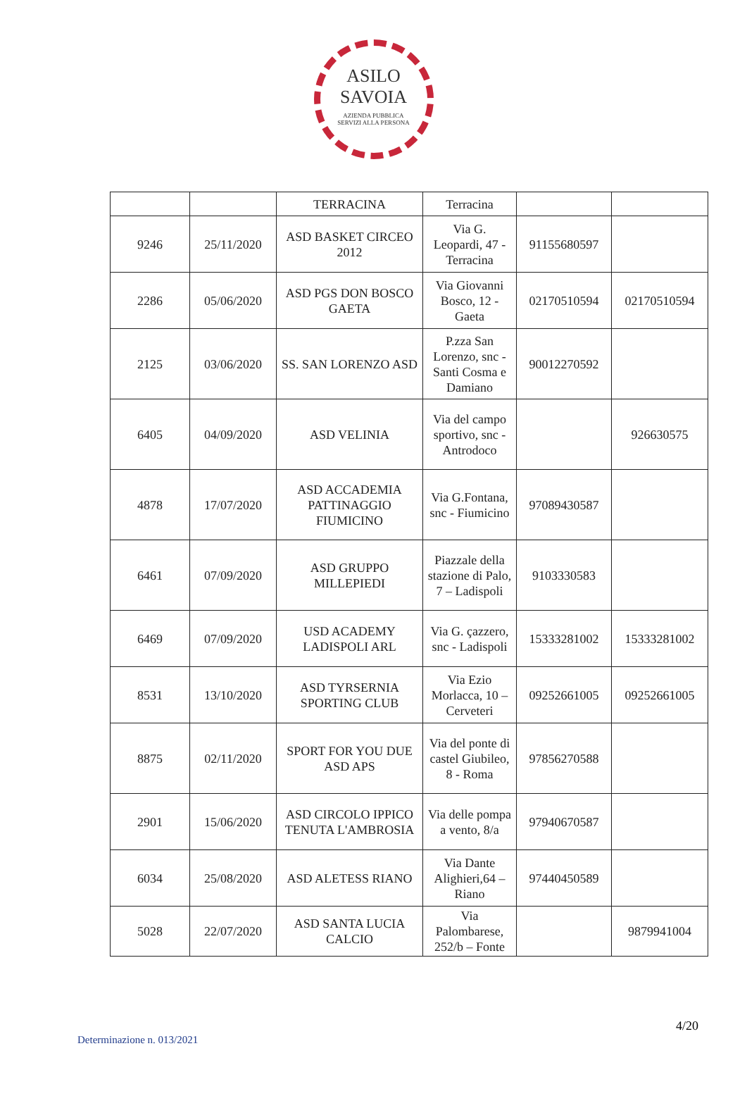ASILO
SAVOIA
AZIENDA PUBBLICA
SERVIZI ALLA PERSONA
| | | TERRACINA | Terracina | | |
| 9246 | 25/11/2020 | ASD BASKET CIRCEO 2012 | Via G. Leopardi, 47 - Terracina | 91155680597 | |
| 2286 | 05/06/2020 | ASD PGS DON BOSCO GAETA | Via Giovanni Bosco, 12 - Gaeta | 02170510594 | 02170510594 |
| 2125 | 03/06/2020 | SS. SAN LORENZO ASD | P.zza San Lorenzo, snc - Santi Cosma e Damiano | 90012270592 | |
| 6405 | 04/09/2020 | ASD VELINIA | Via del campo sportivo, snc - Antrodoco | | 926630575 |
| 4878 | 17/07/2020 | ASD ACCADEMIA PATTINAGGIO FIUMICINO | Via G.Fontana, snc - Fiumicino | 97089430587 | |
| 6461 | 07/09/2020 | ASD GRUPPO MILLEPIEDI | Piazzale della stazione di Palo, 7 – Ladispoli | 9103330583 | |
| 6469 | 07/09/2020 | USD ACADEMY LADISPOLI ARL | Via G. çazzero, snc - Ladispoli | 15333281002 | 15333281002 |
| 8531 | 13/10/2020 | ASD TYRSERNIA SPORTING CLUB | Via Ezio Morlacca, 10 – Cerveteri | 09252661005 | 09252661005 |
| 8875 | 02/11/2020 | SPORT FOR YOU DUE ASD APS | Via del ponte di castel Giubileo, 8 - Roma | 97856270588 | |
| 2901 | 15/06/2020 | ASD CIRCOLO IPPICO TENUTA L'AMBROSIA | Via delle pompa a vento, 8/a | 97940670587 | |
| 6034 | 25/08/2020 | ASD ALETESS RIANO | Via Dante Alighieri,64 – Riano | 97440450589 | |
| 5028 | 22/07/2020 | ASD SANTA LUCIA CALCIO | Via Palombarese, 252/b – Fonte | | 9879941004 |
4/20
Determinazione n. 013/2021